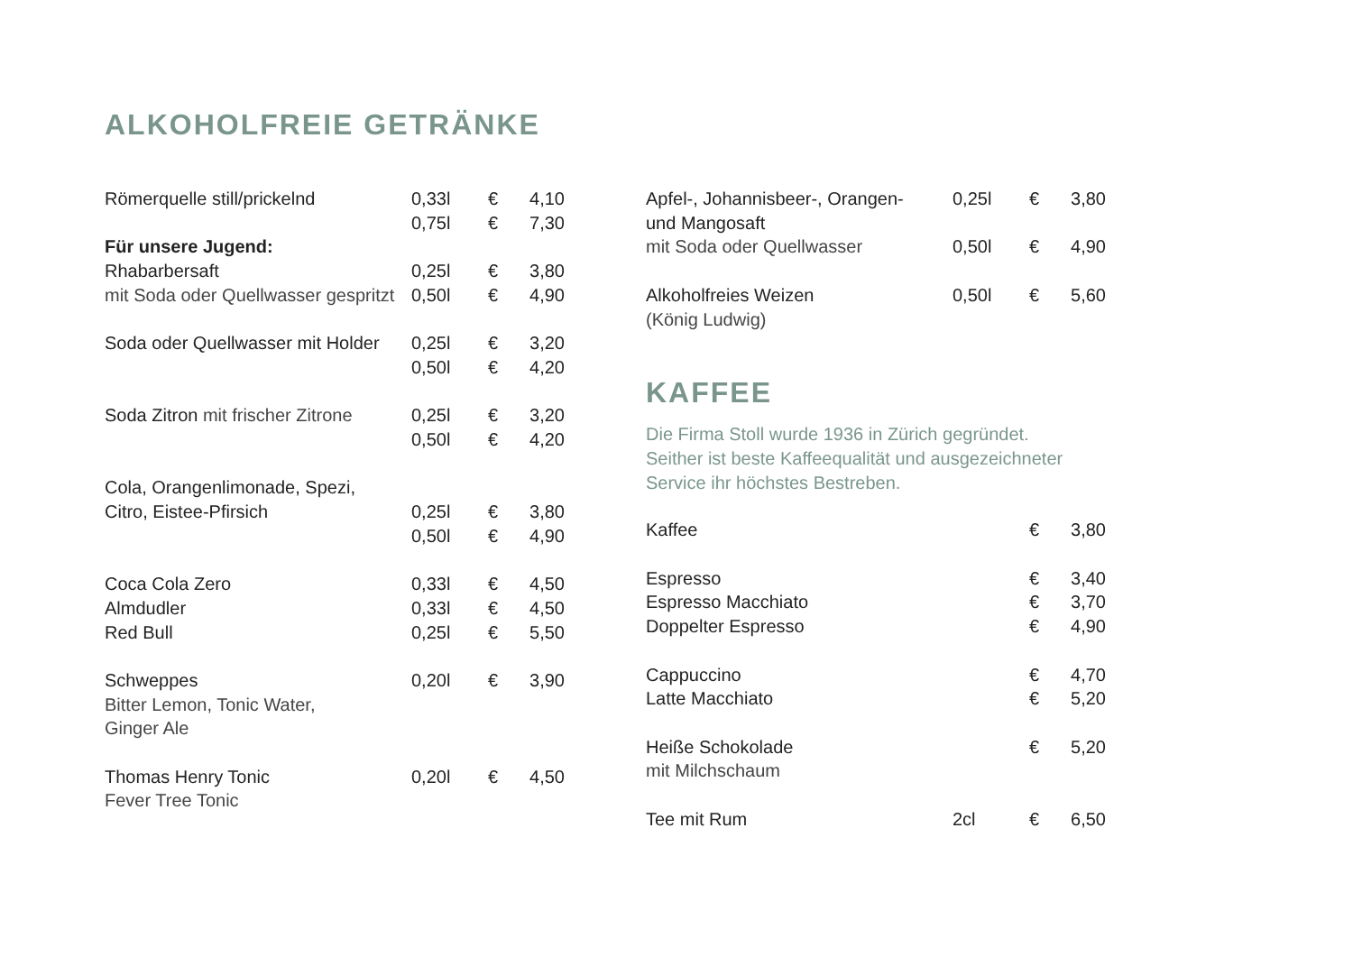ALKOHOLFREIE GETRÄNKE
| Römerquelle still/prickelnd | 0,33l | € | 4,10 |
| | 0,75l | € | 7,30 |
| Für unsere Jugend: | | | |
| Rhabarbersaft | 0,25l | € | 3,80 |
| mit Soda oder Quellwasser gespritzt | 0,50l | € | 4,90 |
| Soda oder Quellwasser mit Holder | 0,25l | € | 3,20 |
| | 0,50l | € | 4,20 |
| Soda Zitron mit frischer Zitrone | 0,25l | € | 3,20 |
| | 0,50l | € | 4,20 |
| Cola, Orangenlimonade, Spezi, | | | |
| Citro, Eistee-Pfirsich | 0,25l | € | 3,80 |
| | 0,50l | € | 4,90 |
| Coca Cola Zero | 0,33l | € | 4,50 |
| Almdudler | 0,33l | € | 4,50 |
| Red Bull | 0,25l | € | 5,50 |
| Schweppes | 0,20l | € | 3,90 |
| Bitter Lemon, Tonic Water, | | | |
| Ginger Ale | | | |
| Thomas Henry Tonic | 0,20l | € | 4,50 |
| Fever Tree Tonic | | | |
| Apfel-, Johannisbeer-, Orangen- | 0,25l | € | 3,80 |
| und Mangosaft | | | |
| mit Soda oder Quellwasser | 0,50l | € | 4,90 |
| Alkoholfreies Weizen | 0,50l | € | 5,60 |
| (König Ludwig) | | | |
KAFFEE
Die Firma Stoll wurde 1936 in Zürich gegründet.
Seither ist beste Kaffeequalität und ausgezeichneter
Service ihr höchstes Bestreben.
| Kaffee | | € | 3,80 |
| Espresso | | € | 3,40 |
| Espresso Macchiato | | € | 3,70 |
| Doppelter Espresso | | € | 4,90 |
| Cappuccino | | € | 4,70 |
| Latte Macchiato | | € | 5,20 |
| Heiße Schokolade | | € | 5,20 |
| mit Milchschaum | | | |
| Tee mit Rum | 2cl | € | 6,50 |